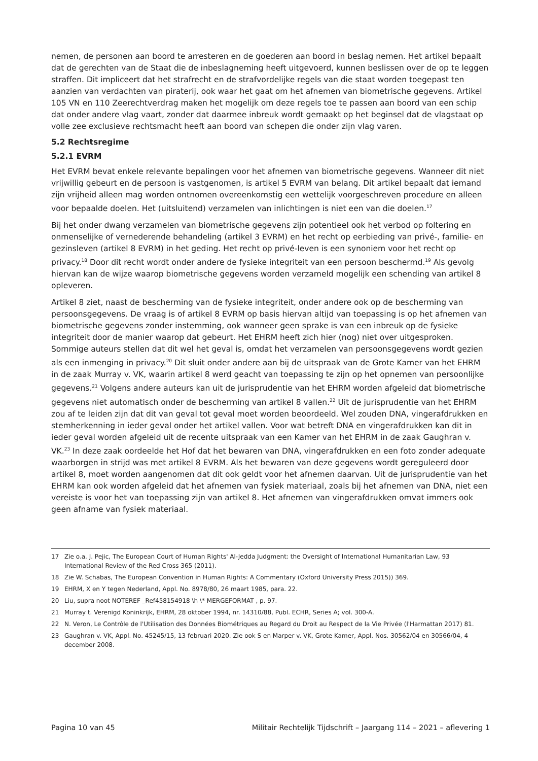nemen, de personen aan boord te arresteren en de goederen aan boord in beslag nemen. Het artikel bepaalt dat de gerechten van de Staat die de inbeslagneming heeft uitgevoerd, kunnen beslissen over de op te leggen straffen. Dit impliceert dat het strafrecht en de strafvordelijke regels van die staat worden toegepast ten aanzien van verdachten van piraterij, ook waar het gaat om het afnemen van biometrische gegevens. Artikel 105 VN en 110 Zeerechtverdrag maken het mogelijk om deze regels toe te passen aan boord van een schip dat onder andere vlag vaart, zonder dat daarmee inbreuk wordt gemaakt op het beginsel dat de vlagstaat op volle zee exclusieve rechtsmacht heeft aan boord van schepen die onder zijn vlag varen.
5.2 Rechtsregime
5.2.1 EVRM
Het EVRM bevat enkele relevante bepalingen voor het afnemen van biometrische gegevens. Wanneer dit niet vrijwillig gebeurt en de persoon is vastgenomen, is artikel 5 EVRM van belang. Dit artikel bepaalt dat iemand zijn vrijheid alleen mag worden ontnomen overeenkomstig een wettelijk voorgeschreven procedure en alleen voor bepaalde doelen. Het (uitsluitend) verzamelen van inlichtingen is niet een van die doelen.<sup>17</sup>
Bij het onder dwang verzamelen van biometrische gegevens zijn potentieel ook het verbod op foltering en onmenselijke of vernederende behandeling (artikel 3 EVRM) en het recht op eerbieding van privé-, familie- en gezinsleven (artikel 8 EVRM) in het geding. Het recht op privé-leven is een synoniem voor het recht op privacy.<sup>18</sup> Door dit recht wordt onder andere de fysieke integriteit van een persoon beschermd.<sup>19</sup> Als gevolg hiervan kan de wijze waarop biometrische gegevens worden verzameld mogelijk een schending van artikel 8 opleveren.
Artikel 8 ziet, naast de bescherming van de fysieke integriteit, onder andere ook op de bescherming van persoonsgegevens. De vraag is of artikel 8 EVRM op basis hiervan altijd van toepassing is op het afnemen van biometrische gegevens zonder instemming, ook wanneer geen sprake is van een inbreuk op de fysieke integriteit door de manier waarop dat gebeurt. Het EHRM heeft zich hier (nog) niet over uitgesproken. Sommige auteurs stellen dat dit wel het geval is, omdat het verzamelen van persoonsgegevens wordt gezien als een inmenging in privacy.<sup>20</sup> Dit sluit onder andere aan bij de uitspraak van de Grote Kamer van het EHRM in de zaak Murray v. VK, waarin artikel 8 werd geacht van toepassing te zijn op het opnemen van persoonlijke gegevens.<sup>21</sup> Volgens andere auteurs kan uit de jurisprudentie van het EHRM worden afgeleid dat biometrische gegevens niet automatisch onder de bescherming van artikel 8 vallen.<sup>22</sup> Uit de jurisprudentie van het EHRM zou af te leiden zijn dat dit van geval tot geval moet worden beoordeeld. Wel zouden DNA, vingerafdrukken en stemherkenning in ieder geval onder het artikel vallen. Voor wat betreft DNA en vingerafdrukken kan dit in ieder geval worden afgeleid uit de recente uitspraak van een Kamer van het EHRM in de zaak Gaughran v. VK.<sup>23</sup> In deze zaak oordeelde het Hof dat het bewaren van DNA, vingerafdrukken en een foto zonder adequate waarborgen in strijd was met artikel 8 EVRM. Als het bewaren van deze gegevens wordt gereguleerd door artikel 8, moet worden aangenomen dat dit ook geldt voor het afnemen daarvan. Uit de jurisprudentie van het EHRM kan ook worden afgeleid dat het afnemen van fysiek materiaal, zoals bij het afnemen van DNA, niet een vereiste is voor het van toepassing zijn van artikel 8. Het afnemen van vingerafdrukken omvat immers ook geen afname van fysiek materiaal.
17
Zie o.a. J. Pejic, The European Court of Human Rights' Al-Jedda Judgment: the Oversight of International Humanitarian Law, 93 International Review of the Red Cross 365 (2011).
18 Zie W. Schabas, The European Convention in Human Rights: A Commentary (Oxford University Press 2015)) 369.
19 EHRM, X en Y tegen Nederland, Appl. No. 8978/80, 26 maart 1985, para. 22.
20 Liu, supra noot NOTEREF _Ref458154918 \h \* MERGEFORMAT , p. 97.
21 Murray t. Verenigd Koninkrijk, EHRM, 28 oktober 1994, nr. 14310/88, Publ. ECHR, Series A; vol. 300-A.
22 N. Veron, Le Contrôle de l'Utilisation des Données Biométriques au Regard du Droit au Respect de la Vie Privée (l'Harmattan 2017) 81.
23 Gaughran v. VK, Appl. No. 45245/15, 13 februari 2020. Zie ook S en Marper v. VK, Grote Kamer, Appl. Nos. 30562/04 en 30566/04, 4 december 2008.
Pagina 10 van 45 Militair Rechtelijk Tijdschrift – Jaargang 114 – 2021 – aflevering 1